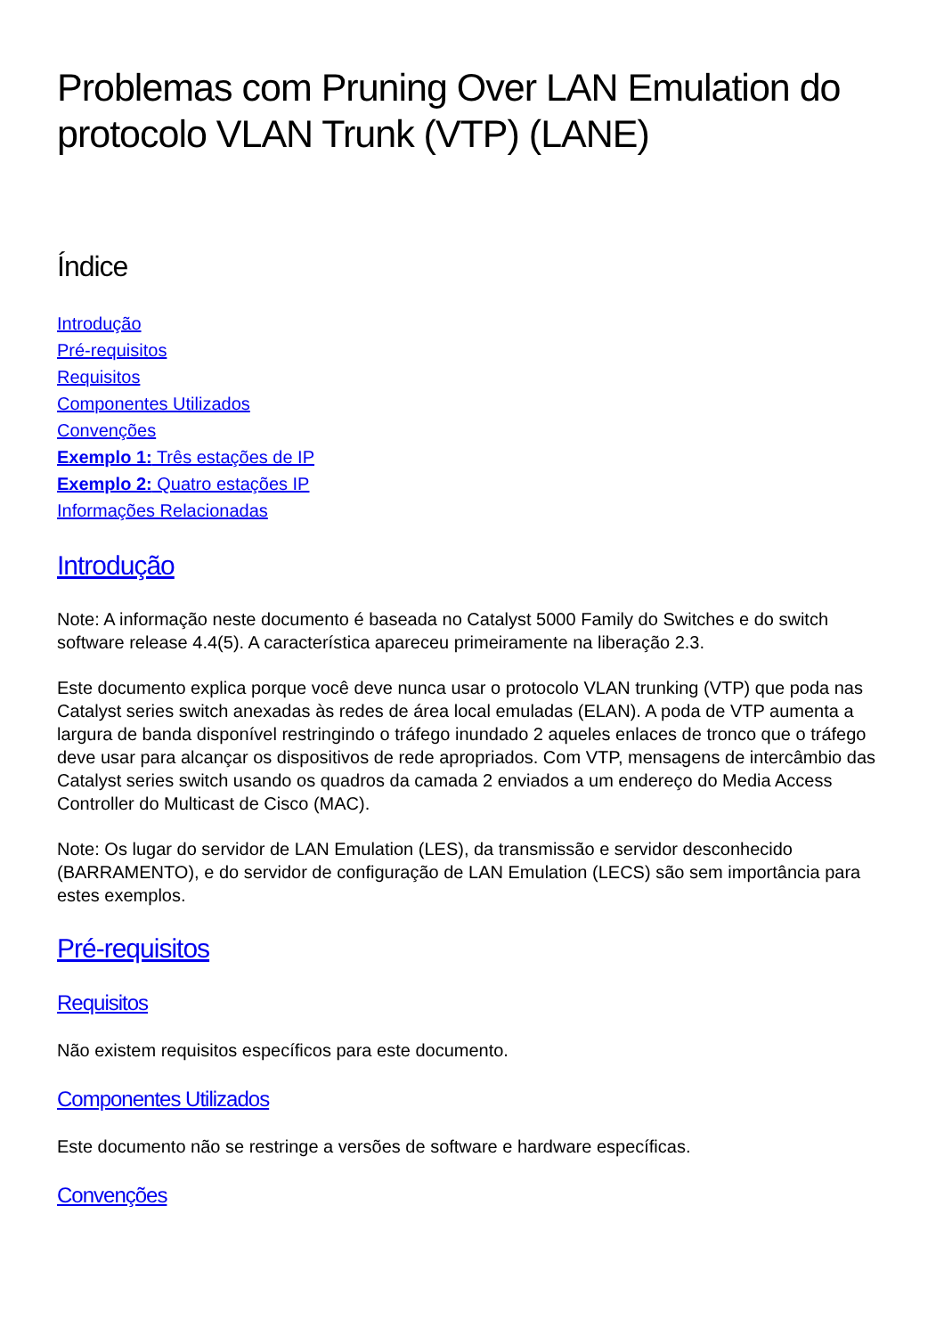Problemas com Pruning Over LAN Emulation do protocolo VLAN Trunk (VTP) (LANE)
Índice
Introdução
Pré-requisitos
Requisitos
Componentes Utilizados
Convenções
Exemplo 1: Três estações de IP
Exemplo 2: Quatro estações IP
Informações Relacionadas
Introdução
Note: A informação neste documento é baseada no Catalyst 5000 Family do Switches e do switch software release 4.4(5). A característica apareceu primeiramente na liberação 2.3.
Este documento explica porque você deve nunca usar o protocolo VLAN trunking (VTP) que poda nas Catalyst series switch anexadas às redes de área local emuladas (ELAN). A poda de VTP aumenta a largura de banda disponível restringindo o tráfego inundado 2 aqueles enlaces de tronco que o tráfego deve usar para alcançar os dispositivos de rede apropriados. Com VTP, mensagens de intercâmbio das Catalyst series switch usando os quadros da camada 2 enviados a um endereço do Media Access Controller do Multicast de Cisco (MAC).
Note: Os lugar do servidor de LAN Emulation (LES), da transmissão e servidor desconhecido (BARRAMENTO), e do servidor de configuração de LAN Emulation (LECS) são sem importância para estes exemplos.
Pré-requisitos
Requisitos
Não existem requisitos específicos para este documento.
Componentes Utilizados
Este documento não se restringe a versões de software e hardware específicas.
Convenções